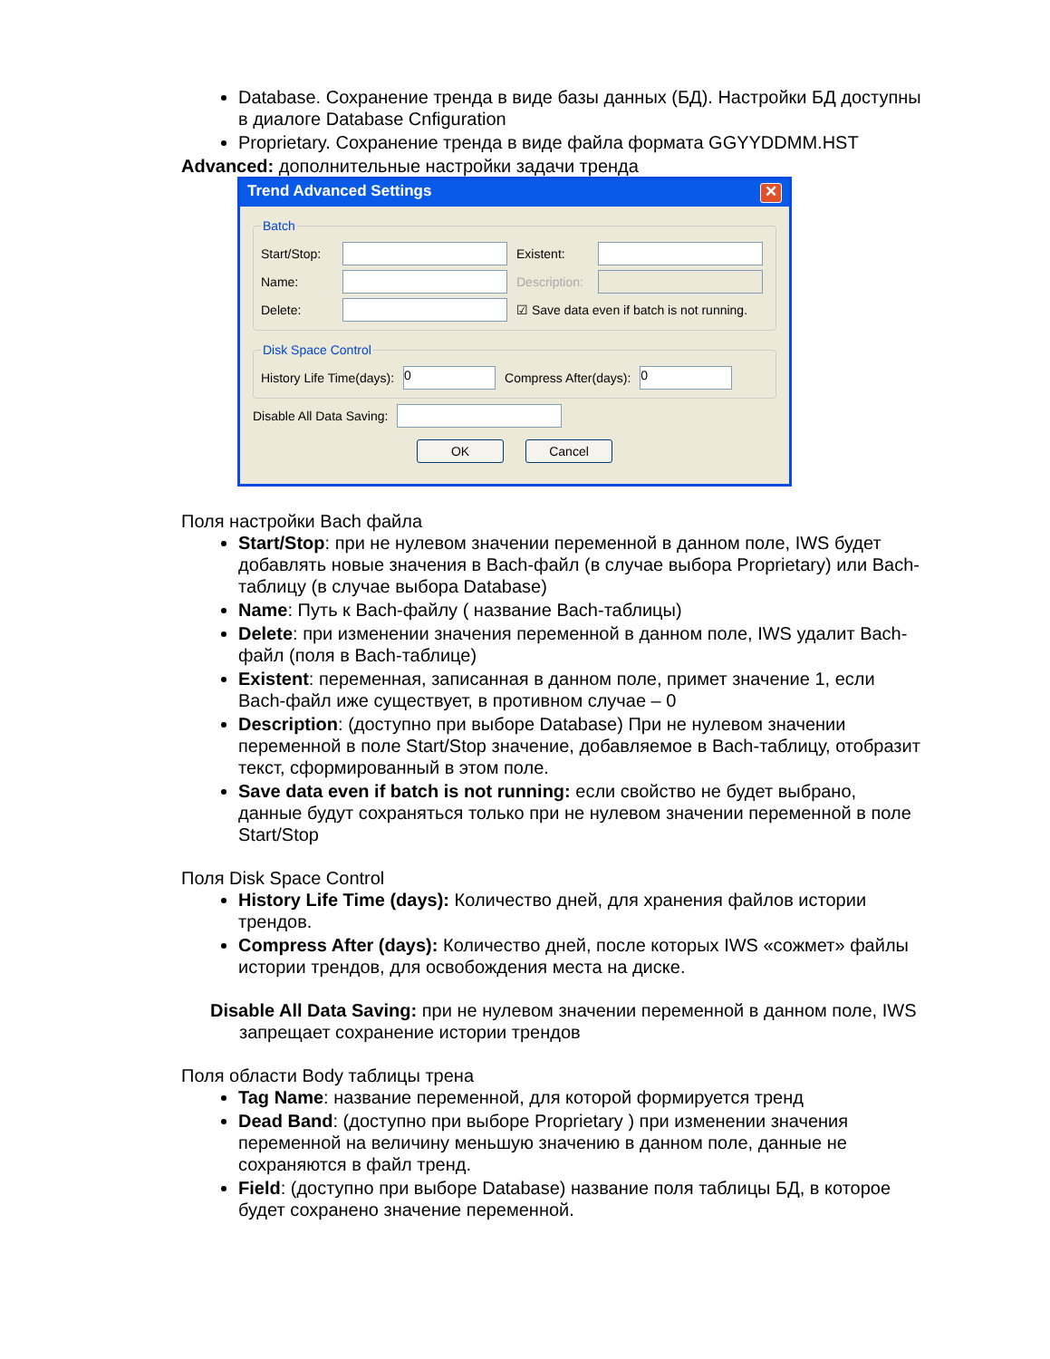Database. Сохранение тренда в виде базы данных (БД). Настройки БД доступны в диалоге Database Cnfiguration
Proprietary. Сохранение тренда в виде файла формата GGYYDDMM.HST
Advanced: дополнительные настройки задачи тренда
Trend Advanced Settings ✕
Batch
Start/Stop: Existent:
Name: Description:
Delete: ☑ Save data even if batch is not running.
Disk Space Control
History Life Time(days): 0 Compress After(days): 0
Disable All Data Saving:
OK Cancel
Поля настройки Bach файла
Start/Stop: при не нулевом значении переменной в данном поле, IWS будет добавлять новые значения в Bach-файл (в случае выбора Proprietary) или Bach-таблицу (в случае выбора Database)
Name: Путь к Bach-файлу ( название Bach-таблицы)
Delete: при изменении значения переменной в данном поле, IWS удалит Bach-файл (поля в Bach-таблице)
Existent: переменная, записанная в данном поле, примет значение 1, если Bach-файл иже существует, в противном случае – 0
Description: (доступно при выборе Database) При не нулевом значении переменной в поле Start/Stop значение, добавляемое в Bach-таблицу, отобразит текст, сформированный в этом поле.
Save data even if batch is not running: если свойство не будет выбрано, данные будут сохраняться только при не нулевом значении переменной в поле Start/Stop
Поля Disk Space Control
History Life Time (days): Количество дней, для хранения файлов истории трендов.
Compress After (days): Количество дней, после которых IWS «сожмет» файлы истории трендов, для освобождения места на диске.
Disable All Data Saving: при не нулевом значении переменной в данном поле, IWS запрещает сохранение истории трендов
Поля области Body таблицы трена
Tag Name: название переменной, для которой формируется тренд
Dead Band: (доступно при выборе Proprietary ) при изменении значения переменной на величину меньшую значению в данном поле, данные не сохраняются в файл тренд.
Field: (доступно при выборе Database) название поля таблицы БД, в которое будет сохранено значение переменной.